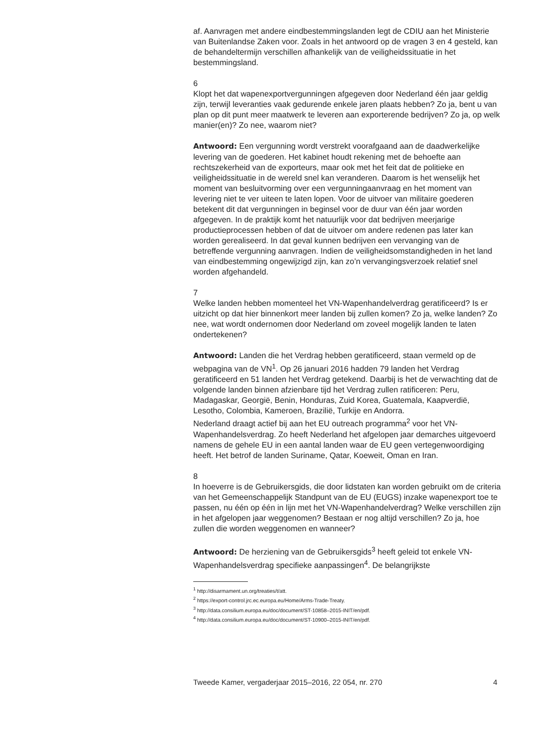af. Aanvragen met andere eindbestemmingslanden legt de CDIU aan het Ministerie van Buitenlandse Zaken voor. Zoals in het antwoord op de vragen 3 en 4 gesteld, kan de behandeltermijn verschillen afhankelijk van de veiligheidssituatie in het bestemmingsland.
6
Klopt het dat wapenexportvergunningen afgegeven door Nederland één jaar geldig zijn, terwijl leveranties vaak gedurende enkele jaren plaats hebben? Zo ja, bent u van plan op dit punt meer maatwerk te leveren aan exporterende bedrijven? Zo ja, op welk manier(en)? Zo nee, waarom niet?
Antwoord: Een vergunning wordt verstrekt voorafgaand aan de daadwerkelijke levering van de goederen. Het kabinet houdt rekening met de behoefte aan rechtszekerheid van de exporteurs, maar ook met het feit dat de politieke en veiligheidssituatie in de wereld snel kan veranderen. Daarom is het wenselijk het moment van besluitvorming over een vergunningaanvraag en het moment van levering niet te ver uiteen te laten lopen. Voor de uitvoer van militaire goederen betekent dit dat vergunningen in beginsel voor de duur van één jaar worden afgegeven. In de praktijk komt het natuurlijk voor dat bedrijven meerjarige productieprocessen hebben of dat de uitvoer om andere redenen pas later kan worden gerealiseerd. In dat geval kunnen bedrijven een vervanging van de betreffende vergunning aanvragen. Indien de veiligheidsomstandigheden in het land van eindbestemming ongewijzigd zijn, kan zo’n vervangingsverzoek relatief snel worden afgehandeld.
7
Welke landen hebben momenteel het VN-Wapenhandelverdrag geratificeerd? Is er uitzicht op dat hier binnenkort meer landen bij zullen komen? Zo ja, welke landen? Zo nee, wat wordt ondernomen door Nederland om zoveel mogelijk landen te laten ondertekenen?
Antwoord: Landen die het Verdrag hebben geratificeerd, staan vermeld op de webpagina van de VN<sup>1</sup>. Op 26 januari 2016 hadden 79 landen het Verdrag geratificeerd en 51 landen het Verdrag getekend. Daarbij is het de verwachting dat de volgende landen binnen afzienbare tijd het Verdrag zullen ratificeren: Peru, Madagaskar, Georgië, Benin, Honduras, Zuid Korea, Guatemala, Kaapverdië, Lesotho, Colombia, Kameroen, Brazilië, Turkije en Andorra.
Nederland draagt actief bij aan het EU outreach programma<sup>2</sup> voor het VN-Wapenhandelsverdrag. Zo heeft Nederland het afgelopen jaar demarches uitgevoerd namens de gehele EU in een aantal landen waar de EU geen vertegenwoordiging heeft. Het betrof de landen Suriname, Qatar, Koeweit, Oman en Iran.
8
In hoeverre is de Gebruikersgids, die door lidstaten kan worden gebruikt om de criteria van het Gemeenschappelijk Standpunt van de EU (EUGS) inzake wapenexport toe te passen, nu één op één in lijn met het VN-Wapenhandelverdrag? Welke verschillen zijn in het afgelopen jaar weggenomen? Bestaan er nog altijd verschillen? Zo ja, hoe zullen die worden weggenomen en wanneer?
Antwoord: De herziening van de Gebruikersgids<sup>3</sup> heeft geleid tot enkele VN-Wapenhandelsverdrag specifieke aanpassingen<sup>4</sup>. De belangrijkste
<sup>1</sup> http://disarmament.un.org/treaties/t/att.
<sup>2</sup> https://export-control.jrc.ec.europa.eu/Home/Arms-Trade-Treaty.
<sup>3</sup> http://data.consilium.europa.eu/doc/document/ST-10858–2015-INIT/en/pdf.
<sup>4</sup> http://data.consilium.europa.eu/doc/document/ST-10900–2015-INIT/en/pdf.
Tweede Kamer, vergaderjaar 2015–2016, 22 054, nr. 270 4